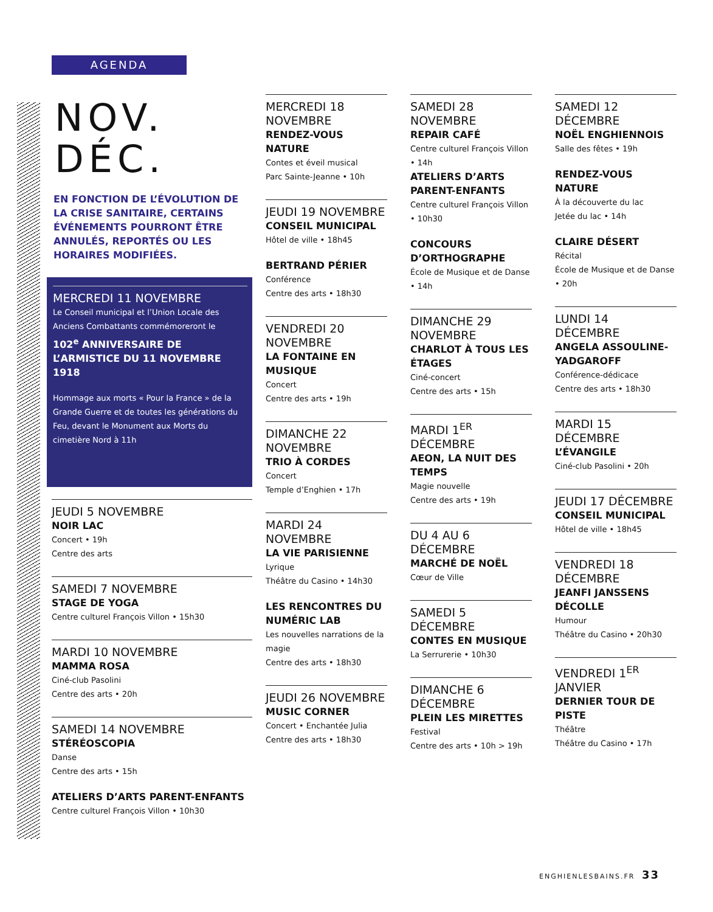AGENDA
NOV.
DÉC.
EN FONCTION DE L’ÉVOLUTION DE LA CRISE SANITAIRE, CERTAINS ÉVÉNEMENTS POURRONT ÊTRE ANNULÉS, REPORTÉS OU LES HORAIRES MODIFIÉES.
MERCREDI 11 NOVEMBRE
Le Conseil municipal et l’Union Locale des Anciens Combattants commémoreront le
102<sup>e</sup> ANNIVERSAIRE DE L’ARMISTICE DU 11 NOVEMBRE 1918
Hommage aux morts « Pour la France » de la Grande Guerre et de toutes les générations du Feu, devant le Monument aux Morts du cimetière Nord à 11h
JEUDI 5 NOVEMBRE
NOIR LAC
Concert • 19h
Centre des arts
SAMEDI 7 NOVEMBRE
STAGE DE YOGA
Centre culturel François Villon • 15h30
MARDI 10 NOVEMBRE
MAMMA ROSA
Ciné-club Pasolini
Centre des arts • 20h
SAMEDI 14 NOVEMBRE
STÉRÉOSCOPIA
Danse
Centre des arts • 15h
ATELIERS D’ARTS PARENT-ENFANTS
Centre culturel François Villon • 10h30
MERCREDI 18 NOVEMBRE
RENDEZ-VOUS NATURE
Contes et éveil musical
Parc Sainte-Jeanne • 10h
JEUDI 19 NOVEMBRE
CONSEIL MUNICIPAL
Hôtel de ville • 18h45
BERTRAND PÉRIER
Conférence
Centre des arts • 18h30
VENDREDI 20 NOVEMBRE
LA FONTAINE EN MUSIQUE
Concert
Centre des arts • 19h
DIMANCHE 22 NOVEMBRE
TRIO À CORDES
Concert
Temple d’Enghien • 17h
MARDI 24 NOVEMBRE
LA VIE PARISIENNE
Lyrique
Théâtre du Casino • 14h30
LES RENCONTRES DU NUMÉRIC LAB
Les nouvelles narrations de la magie
Centre des arts • 18h30
JEUDI 26 NOVEMBRE
MUSIC CORNER
Concert • Enchantée Julia
Centre des arts • 18h30
SAMEDI 28 NOVEMBRE
REPAIR CAFÉ
Centre culturel François Villon • 14h
ATELIERS D’ARTS PARENT-ENFANTS
Centre culturel François Villon • 10h30
CONCOURS D’ORTHOGRAPHE
École de Musique et de Danse • 14h
DIMANCHE 29 NOVEMBRE
CHARLOT À TOUS LES ÉTAGES
Ciné-concert
Centre des arts • 15h
MARDI 1<sup>ER</sup> DÉCEMBRE
AEON, LA NUIT DES TEMPS
Magie nouvelle
Centre des arts • 19h
DU 4 AU 6 DÉCEMBRE
MARCHÉ DE NOËL
Cœur de Ville
SAMEDI 5 DÉCEMBRE
CONTES EN MUSIQUE
La Serrurerie • 10h30
DIMANCHE 6 DÉCEMBRE
PLEIN LES MIRETTES
Festival
Centre des arts • 10h > 19h
SAMEDI 12 DÉCEMBRE
NOËL ENGHIENNOIS
Salle des fêtes • 19h
RENDEZ-VOUS NATURE
À la découverte du lac
Jetée du lac • 14h
CLAIRE DÉSERT
Récital
École de Musique et de Danse • 20h
LUNDI 14 DÉCEMBRE
ANGELA ASSOULINE-YADGAROFF
Conférence-dédicace
Centre des arts • 18h30
MARDI 15 DÉCEMBRE
L’ÉVANGILE
Ciné-club Pasolini • 20h
JEUDI 17 DÉCEMBRE
CONSEIL MUNICIPAL
Hôtel de ville • 18h45
VENDREDI 18 DÉCEMBRE
JEANFI JANSSENS DÉCOLLE
Humour
Théâtre du Casino • 20h30
VENDREDI 1<sup>ER</sup> JANVIER
DERNIER TOUR DE PISTE
Théâtre
Théâtre du Casino • 17h
ENGHIENLESBAINS.FR 33